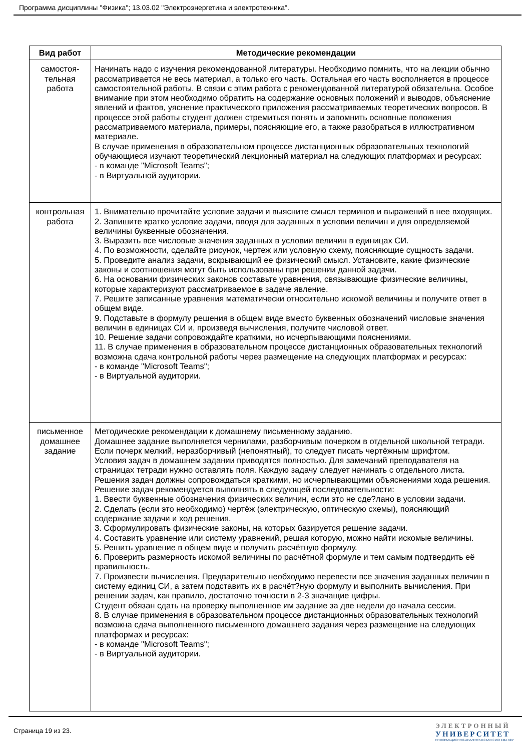Программа дисциплины "Физика"; 13.03.02 "Электроэнергетика и электротехника".
| Вид работ | Методические рекомендации |
| --- | --- |
| самостоя- тельная работа | Начинать надо с изучения рекомендованной литературы. Необходимо помнить, что на лекции обычно рассматривается не весь материал, а только его часть. Остальная его часть восполняется в процессе самостоятельной работы. В связи с этим работа с рекомендованной литературой обязательна. Особое внимание при этом необходимо обратить на содержание основных положений и выводов, объяснение явлений и фактов, уяснение практического приложения рассматриваемых теоретических вопросов. В процессе этой работы студент должен стремиться понять и запомнить основные положения рассматриваемого материала, примеры, поясняющие его, а также разобраться в иллюстративном материале. В случае применения в образовательном процессе дистанционных образовательных технологий обучающиеся изучают теоретический лекционный материал на следующих платформах и ресурсах: - в команде "Microsoft Teams"; - в Виртуальной аудитории. |
| контрольная работа | 1. Внимательно прочитайте условие задачи и выясните смысл терминов и выражений в нее входящих. 2. Запишите кратко условие задачи, вводя для заданных в условии величин и для определяемой величины буквенные обозначения. 3. Выразить все числовые значения заданных в условии величин в единицах СИ. 4. По возможности, сделайте рисунок, чертеж или условную схему, поясняющие сущность задачи. 5. Проведите анализ задачи, вскрывающий ее физический смысл. Установите, какие физические законы и соотношения могут быть использованы при решении данной задачи. 6. На основании физических законов составьте уравнения, связывающие физические величины, которые характеризуют рассматриваемое в задаче явление. 7. Решите записанные уравнения математически относительно искомой величины и получите ответ в общем виде. 9. Подставьте в формулу решения в общем виде вместо буквенных обозначений числовые значения величин в единицах СИ и, произведя вычисления, получите числовой ответ. 10. Решение задачи сопровождайте краткими, но исчерпывающими пояснениями. 11. В случае применения в образовательном процессе дистанционных образовательных технологий возможна сдача контрольной работы через размещение на следующих платформах и ресурсах: - в команде "Microsoft Teams"; - в Виртуальной аудитории. |
| письменное домашнее задание | Методические рекомендации к домашнему письменному заданию. Домашнее задание выполняется чернилами, разборчивым почерком в отдельной школьной тетради. Если почерк мелкий, неразборчивый (непонятный), то следует писать чертёжным шрифтом. Условия задач в домашнем задании приводятся полностью. Для замечаний преподавателя на страницах тетради нужно оставлять поля. Каждую задачу следует начинать с отдельного листа. Решения задач должны сопровождаться краткими, но исчерпывающими объяснениями хода решения. Решение задач рекомендуется выполнять в следующей последовательности: 1. Ввести буквенные обозначения физических величин, если это не сде?лано в условии задачи. 2. Сделать (если это необходимо) чертёж (электрическую, оптическую схемы), поясняющий содержание задачи и ход решения. 3. Сформулировать физические законы, на которых базируется решение задачи. 4. Составить уравнение или систему уравнений, решая которую, можно найти искомые величины. 5. Решить уравнение в общем виде и получить расчётную формулу. 6. Проверить размерность искомой величины по расчётной формуле и тем самым подтвердить её правильность. 7. Произвести вычисления. Предварительно необходимо перевести все значения заданных величин в систему единиц СИ, а затем подставить их в расчёт?ную формулу и выполнить вычисления. При решении задач, как правило, достаточно точности в 2-3 значащие цифры. Студент обязан сдать на проверку выполненное им задание за две недели до начала сессии. 8. В случае применения в образовательном процессе дистанционных образовательных технологий возможна сдача выполненного письменного домашнего задания через размещение на следующих платформах и ресурсах: - в команде "Microsoft Teams"; - в Виртуальной аудитории. |
Страница 19 из 23.
ЭЛЕКТРОННЫЙ
УНИВЕРСИТЕТ
ИНФОРМАЦИОННО-АНАЛИТИЧЕСКАЯ СИСТЕМА КФУ